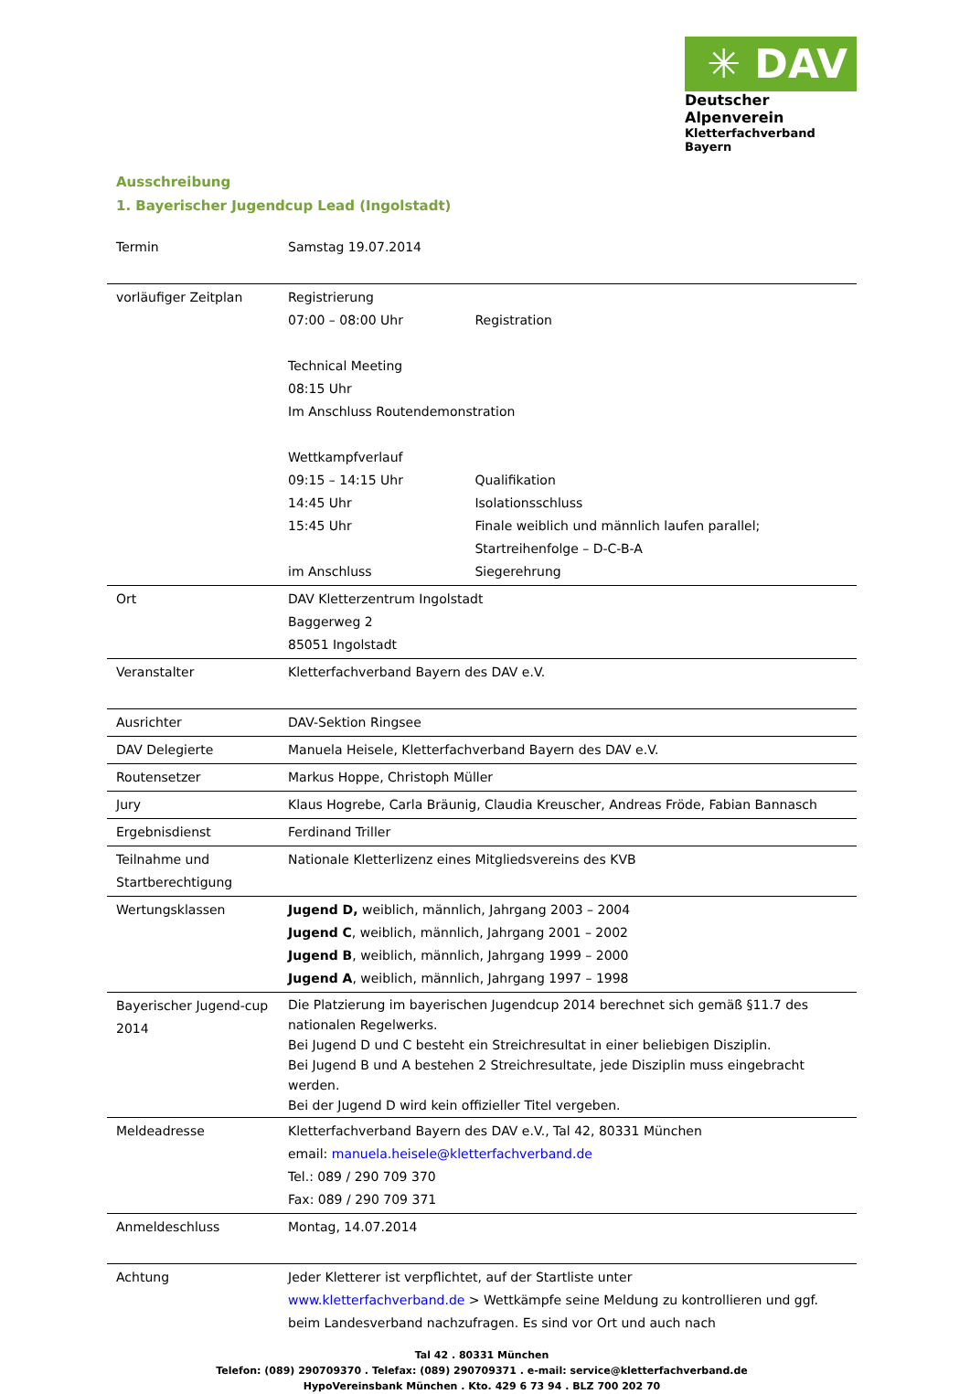✳ DAV
Deutscher Alpenverein
Kletterfachverband Bayern
Ausschreibung
1. Bayerischer Jugendcup Lead (Ingolstadt)
| Termin | Samstag 19.07.2014 |
| vorläufiger Zeitplan | Registrierung 07:00 – 08:00 Uhr Registration Technical Meeting 08:15 Uhr Im Anschluss Routendemonstration Wettkampfverlauf 09:15 – 14:15 Uhr Qualifikation 14:45 Uhr Isolationsschluss 15:45 Uhr Finale weiblich und männlich laufen parallel; Startreihenfolge – D-C-B-A im Anschluss Siegerehrung |
| Ort | DAV Kletterzentrum Ingolstadt Baggerweg 2 85051 Ingolstadt |
| Veranstalter | Kletterfachverband Bayern des DAV e.V. |
| Ausrichter | DAV-Sektion Ringsee |
| DAV Delegierte | Manuela Heisele, Kletterfachverband Bayern des DAV e.V. |
| Routensetzer | Markus Hoppe, Christoph Müller |
| Jury | Klaus Hogrebe, Carla Bräunig, Claudia Kreuscher, Andreas Fröde, Fabian Bannasch |
| Ergebnisdienst | Ferdinand Triller |
| Teilnahme und Startberechtigung | Nationale Kletterlizenz eines Mitgliedsvereins des KVB |
| Wertungsklassen | Jugend D, weiblich, männlich, Jahrgang 2003 – 2004 Jugend C , weiblich, männlich, Jahrgang 2001 – 2002 Jugend B , weiblich, männlich, Jahrgang 1999 – 2000 Jugend A , weiblich, männlich, Jahrgang 1997 – 1998 |
| Bayerischer Jugend-cup 2014 | Die Platzierung im bayerischen Jugendcup 2014 berechnet sich gemäß §11.7 des nationalen Regelwerks. Bei Jugend D und C besteht ein Streichresultat in einer beliebigen Disziplin. Bei Jugend B und A bestehen 2 Streichresultate, jede Disziplin muss eingebracht werden. Bei der Jugend D wird kein offizieller Titel vergeben. |
| Meldeadresse | Kletterfachverband Bayern des DAV e.V., Tal 42, 80331 München email: manuela.heisele@kletterfachverband.de Tel.: 089 / 290 709 370 Fax: 089 / 290 709 371 |
| Anmeldeschluss | Montag, 14.07.2014 |
| Achtung | Jeder Kletterer ist verpflichtet, auf der Startliste unter www.kletterfachverband.de > Wettkämpfe seine Meldung zu kontrollieren und ggf. beim Landesverband nachzufragen. Es sind vor Ort und auch nach |
Tal 42 . 80331 München
Telefon: (089) 290709370 . Telefax: (089) 290709371 . e-mail: service@kletterfachverband.de
HypoVereinsbank München . Kto. 429 6 73 94 . BLZ 700 202 70